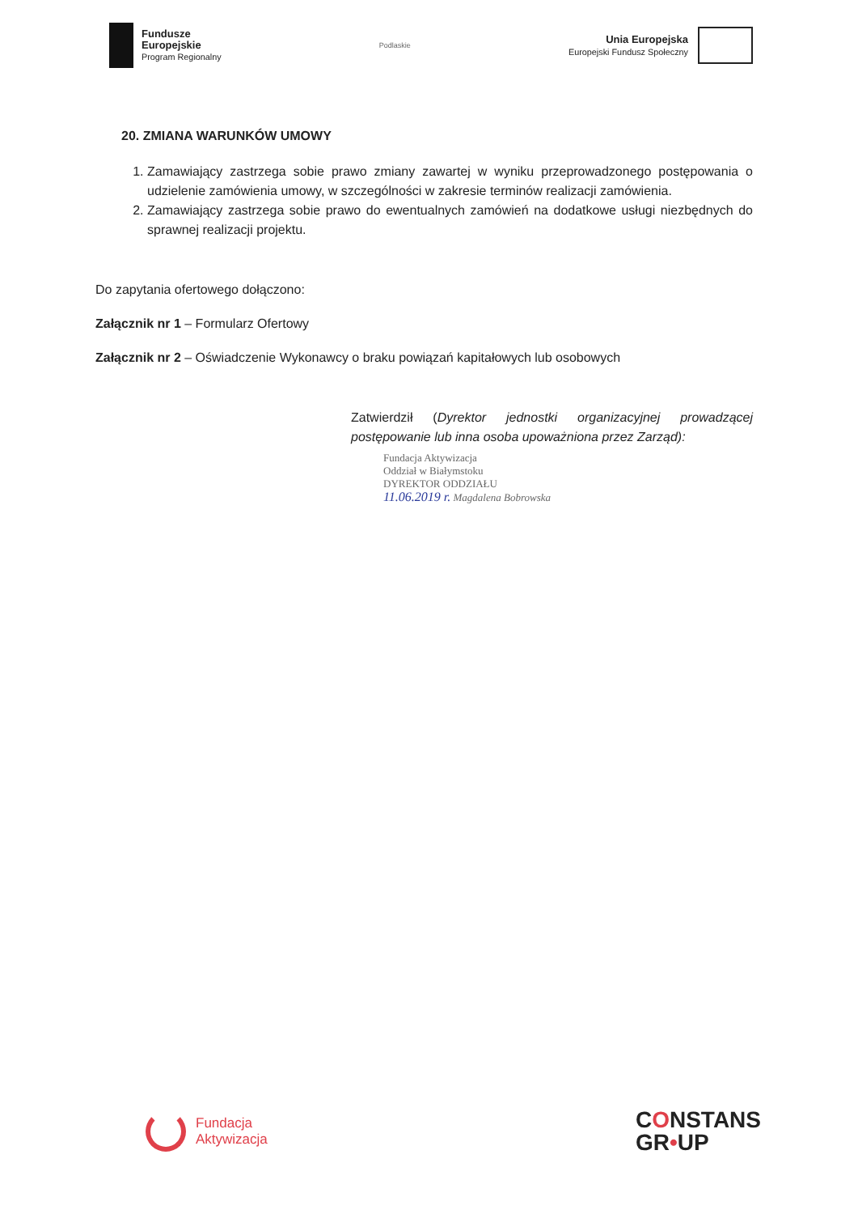Fundusze
Europejskie
Program Regionalny
Podlaskie
Unia Europejska
Europejski Fundusz Społeczny
20. ZMIANA WARUNKÓW UMOWY
1. Zamawiający zastrzega sobie prawo zmiany zawartej w wyniku przeprowadzonego postępowania o udzielenie zamówienia umowy, w szczególności w zakresie terminów realizacji zamówienia.
2. Zamawiający zastrzega sobie prawo do ewentualnych zamówień na dodatkowe usługi niezbędnych do sprawnej realizacji projektu.
Do zapytania ofertowego dołączono:
Załącznik nr 1 – Formularz Ofertowy
Załącznik nr 2 – Oświadczenie Wykonawcy o braku powiązań kapitałowych lub osobowych
Zatwierdził (Dyrektor jednostki organizacyjnej prowadzącej postępowanie lub inna osoba upoważniona przez Zarząd):
Fundacja Aktywizacja
Oddział w Białymstoku
DYREKTOR ODDZIAŁU
11.06.2019 r. Magdalena Bobrowska
Fundacja
Aktywizacja
CONSTANS
GR•UP